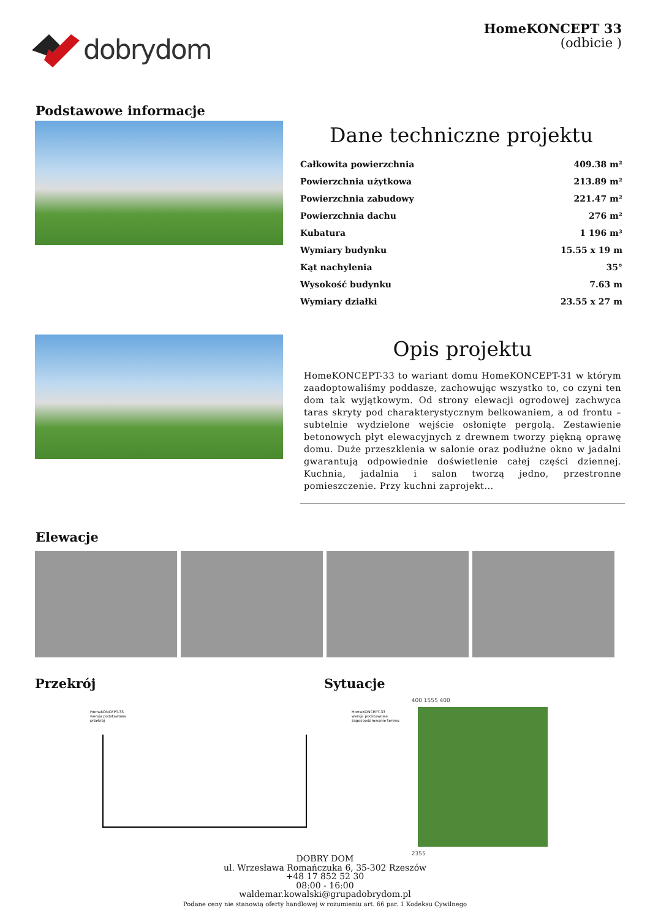dobrydom
HomeKONCEPT 33
(odbicie )
Podstawowe informacje
Dane techniczne projektu
| Całkowita powierzchnia | 409.38 m² |
| Powierzchnia użytkowa | 213.89 m² |
| Powierzchnia zabudowy | 221.47 m² |
| Powierzchnia dachu | 276 m² |
| Kubatura | 1 196 m³ |
| Wymiary budynku | 15.55 x 19 m |
| Kąt nachylenia | 35° |
| Wysokość budynku | 7.63 m |
| Wymiary działki | 23.55 x 27 m |
Opis projektu
HomeKONCEPT-33 to wariant domu HomeKONCEPT-31 w którym zaadoptowaliśmy poddasze, zachowując wszystko to, co czyni ten dom tak wyjątkowym. Od strony elewacji ogrodowej zachwyca taras skryty pod charakterystycznym belkowaniem, a od frontu – subtelnie wydzielone wejście osłonięte pergolą. Zestawienie betonowych płyt elewacyjnych z drewnem tworzy piękną oprawę domu. Duże przeszklenia w salonie oraz podłużne okno w jadalni gwarantują odpowiednie doświetlenie całej części dziennej. Kuchnia, jadalnia i salon tworzą jedno, przestronne pomieszczenie. Przy kuchni zaprojekt...
Elewacje
Przekrój
HomeKONCEPT-33
wersja podstawowa
przekrój
Sytuacje
HomeKONCEPT-33
wersja podstawowa
zagospodarowanie terenu
400 1555 400
2355
DOBRY DOM
ul. Wrzesława Romańczuka 6, 35-302 Rzeszów
+48 17 852 52 30
08:00 - 16:00
waldemar.kowalski@grupadobrydom.pl
Podane ceny nie stanowią oferty handlowej w rozumieniu art. 66 par. 1 Kodeksu Cywilnego